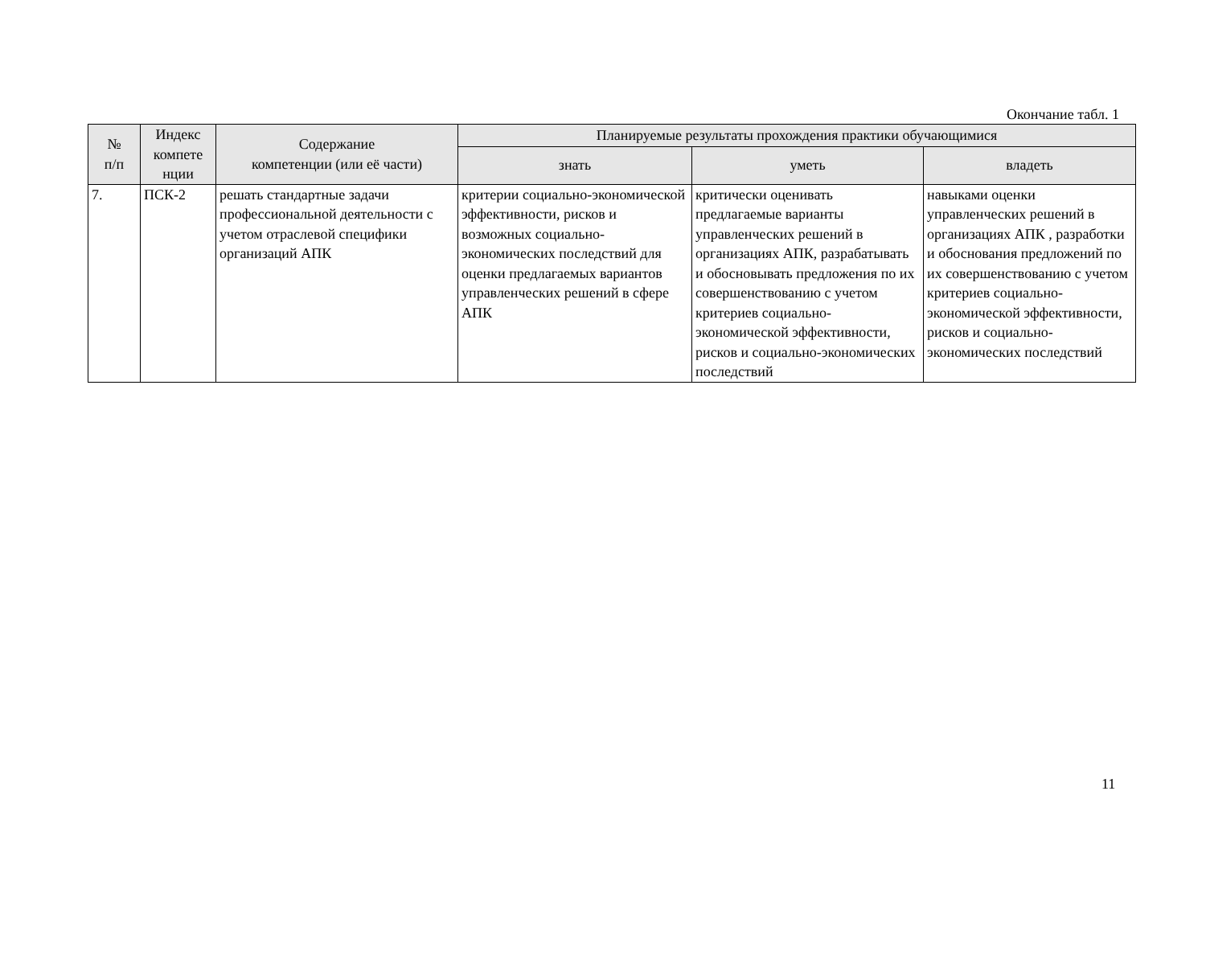Окончание табл. 1
| № п/п | Индекс компете нции | Содержание компетенции (или её части) | Планируемые результаты прохождения практики обучающимися | | |
| --- | --- | --- | --- | --- | --- |
| | | | знать | уметь | владеть |
| 7. | ПСК-2 | решать стандартные задачи профессиональной деятельности с учетом отраслевой специфики организаций АПК | критерии социально-экономической эффективности, рисков и возможных социально-экономических последствий для оценки предлагаемых вариантов управленческих решений в сфере АПК | критически оценивать предлагаемые варианты управленческих решений в организациях АПК, разрабатывать и обосновывать предложения по их совершенствованию с учетом критериев социально-экономической эффективности, рисков и социально-экономических последствий | навыками оценки управленческих решений в организациях АПК , разработки и обоснования предложений по их совершенствованию с учетом критериев социально-экономической эффективности, рисков и социально-экономических последствий |
11